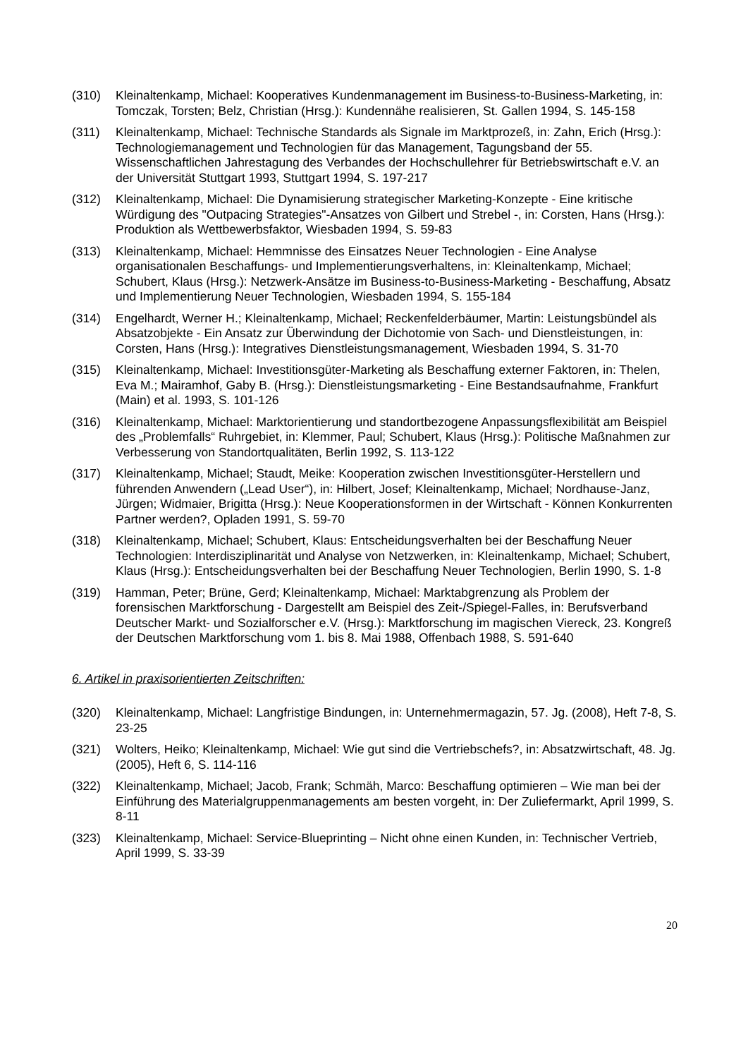(310) Kleinaltenkamp, Michael: Kooperatives Kundenmanagement im Business-to-Business-Marketing, in: Tomczak, Torsten; Belz, Christian (Hrsg.): Kundennähe realisieren, St. Gallen 1994, S. 145-158
(311) Kleinaltenkamp, Michael: Technische Standards als Signale im Marktprozeß, in: Zahn, Erich (Hrsg.): Technologiemanagement und Technologien für das Management, Tagungsband der 55. Wissenschaftlichen Jahrestagung des Verbandes der Hochschullehrer für Betriebswirtschaft e.V. an der Universität Stuttgart 1993, Stuttgart 1994, S. 197-217
(312) Kleinaltenkamp, Michael: Die Dynamisierung strategischer Marketing-Konzepte - Eine kritische Würdigung des "Outpacing Strategies"-Ansatzes von Gilbert und Strebel -, in: Corsten, Hans (Hrsg.): Produktion als Wettbewerbsfaktor, Wiesbaden 1994, S. 59-83
(313) Kleinaltenkamp, Michael: Hemmnisse des Einsatzes Neuer Technologien - Eine Analyse organisationalen Beschaffungs- und Implementierungsverhaltens, in: Kleinaltenkamp, Michael; Schubert, Klaus (Hrsg.): Netzwerk-Ansätze im Business-to-Business-Marketing - Beschaffung, Absatz und Implementierung Neuer Technologien, Wiesbaden 1994, S. 155-184
(314) Engelhardt, Werner H.; Kleinaltenkamp, Michael; Reckenfelderbäumer, Martin: Leistungsbündel als Absatzobjekte - Ein Ansatz zur Überwindung der Dichotomie von Sach- und Dienstleistungen, in: Corsten, Hans (Hrsg.): Integratives Dienstleistungsmanagement, Wiesbaden 1994, S. 31-70
(315) Kleinaltenkamp, Michael: Investitionsgüter-Marketing als Beschaffung externer Faktoren, in: Thelen, Eva M.; Mairamhof, Gaby B. (Hrsg.): Dienstleistungsmarketing - Eine Bestandsaufnahme, Frankfurt (Main) et al. 1993, S. 101-126
(316) Kleinaltenkamp, Michael: Marktorientierung und standortbezogene Anpassungsflexibilität am Beispiel des „Problemfalls“ Ruhrgebiet, in: Klemmer, Paul; Schubert, Klaus (Hrsg.): Politische Maßnahmen zur Verbesserung von Standortqualitäten, Berlin 1992, S. 113-122
(317) Kleinaltenkamp, Michael; Staudt, Meike: Kooperation zwischen Investitionsgüter-Herstellern und führenden Anwendern („Lead User“), in: Hilbert, Josef; Kleinaltenkamp, Michael; Nordhause-Janz, Jürgen; Widmaier, Brigitta (Hrsg.): Neue Kooperationsformen in der Wirtschaft - Können Konkurrenten Partner werden?, Opladen 1991, S. 59-70
(318) Kleinaltenkamp, Michael; Schubert, Klaus: Entscheidungsverhalten bei der Beschaffung Neuer Technologien: Interdisziplinarität und Analyse von Netzwerken, in: Kleinaltenkamp, Michael; Schubert, Klaus (Hrsg.): Entscheidungsverhalten bei der Beschaffung Neuer Technologien, Berlin 1990, S. 1-8
(319) Hamman, Peter; Brüne, Gerd; Kleinaltenkamp, Michael: Marktabgrenzung als Problem der forensischen Marktforschung - Dargestellt am Beispiel des Zeit-/Spiegel-Falles, in: Berufsverband Deutscher Markt- und Sozialforscher e.V. (Hrsg.): Marktforschung im magischen Viereck, 23. Kongreß der Deutschen Marktforschung vom 1. bis 8. Mai 1988, Offenbach 1988, S. 591-640
6. Artikel in praxisorientierten Zeitschriften:
(320) Kleinaltenkamp, Michael: Langfristige Bindungen, in: Unternehmermagazin, 57. Jg. (2008), Heft 7-8, S. 23-25
(321) Wolters, Heiko; Kleinaltenkamp, Michael: Wie gut sind die Vertriebschefs?, in: Absatzwirtschaft, 48. Jg. (2005), Heft 6, S. 114-116
(322) Kleinaltenkamp, Michael; Jacob, Frank; Schmäh, Marco: Beschaffung optimieren – Wie man bei der Einführung des Materialgruppenmanagements am besten vorgeht, in: Der Zuliefermarkt, April 1999, S. 8-11
(323) Kleinaltenkamp, Michael: Service-Blueprinting – Nicht ohne einen Kunden, in: Technischer Vertrieb, April 1999, S. 33-39
20